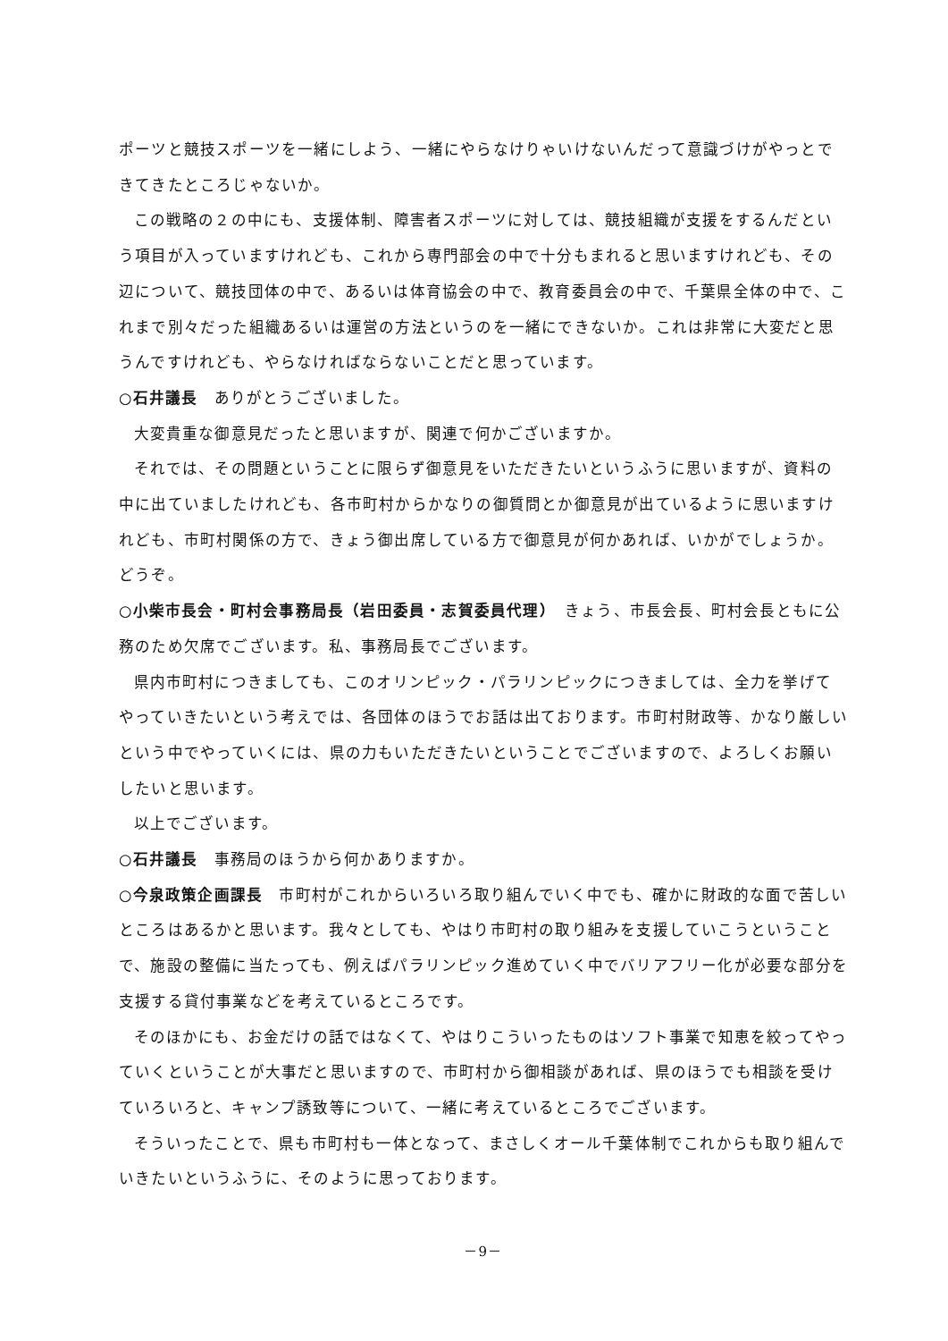ポーツと競技スポーツを一緒にしよう、一緒にやらなけりゃいけないんだって意識づけがやっとできてきたところじゃないか。
この戦略の２の中にも、支援体制、障害者スポーツに対しては、競技組織が支援をするんだという項目が入っていますけれども、これから専門部会の中で十分もまれると思いますけれども、その辺について、競技団体の中で、あるいは体育協会の中で、教育委員会の中で、千葉県全体の中で、これまで別々だった組織あるいは運営の方法というのを一緒にできないか。これは非常に大変だと思うんですけれども、やらなければならないことだと思っています。
○石井議長　ありがとうございました。
大変貴重な御意見だったと思いますが、関連で何かございますか。
それでは、その問題ということに限らず御意見をいただきたいというふうに思いますが、資料の中に出ていましたけれども、各市町村からかなりの御質問とか御意見が出ているように思いますけれども、市町村関係の方で、きょう御出席している方で御意見が何かあれば、いかがでしょうか。どうぞ。
○小柴市長会・町村会事務局長（岩田委員・志賀委員代理）　きょう、市長会長、町村会長ともに公務のため欠席でございます。私、事務局長でございます。
県内市町村につきましても、このオリンピック・パラリンピックにつきましては、全力を挙げてやっていきたいという考えでは、各団体のほうでお話は出ております。市町村財政等、かなり厳しいという中でやっていくには、県の力もいただきたいということでございますので、よろしくお願いしたいと思います。
以上でございます。
○石井議長　事務局のほうから何かありますか。
○今泉政策企画課長　市町村がこれからいろいろ取り組んでいく中でも、確かに財政的な面で苦しいところはあるかと思います。我々としても、やはり市町村の取り組みを支援していこうということで、施設の整備に当たっても、例えばパラリンピック進めていく中でバリアフリー化が必要な部分を支援する貸付事業などを考えているところです。
そのほかにも、お金だけの話ではなくて、やはりこういったものはソフト事業で知恵を絞ってやっていくということが大事だと思いますので、市町村から御相談があれば、県のほうでも相談を受けていろいろと、キャンプ誘致等について、一緒に考えているところでございます。
そういったことで、県も市町村も一体となって、まさしくオール千葉体制でこれからも取り組んでいきたいというふうに、そのように思っております。
－9－